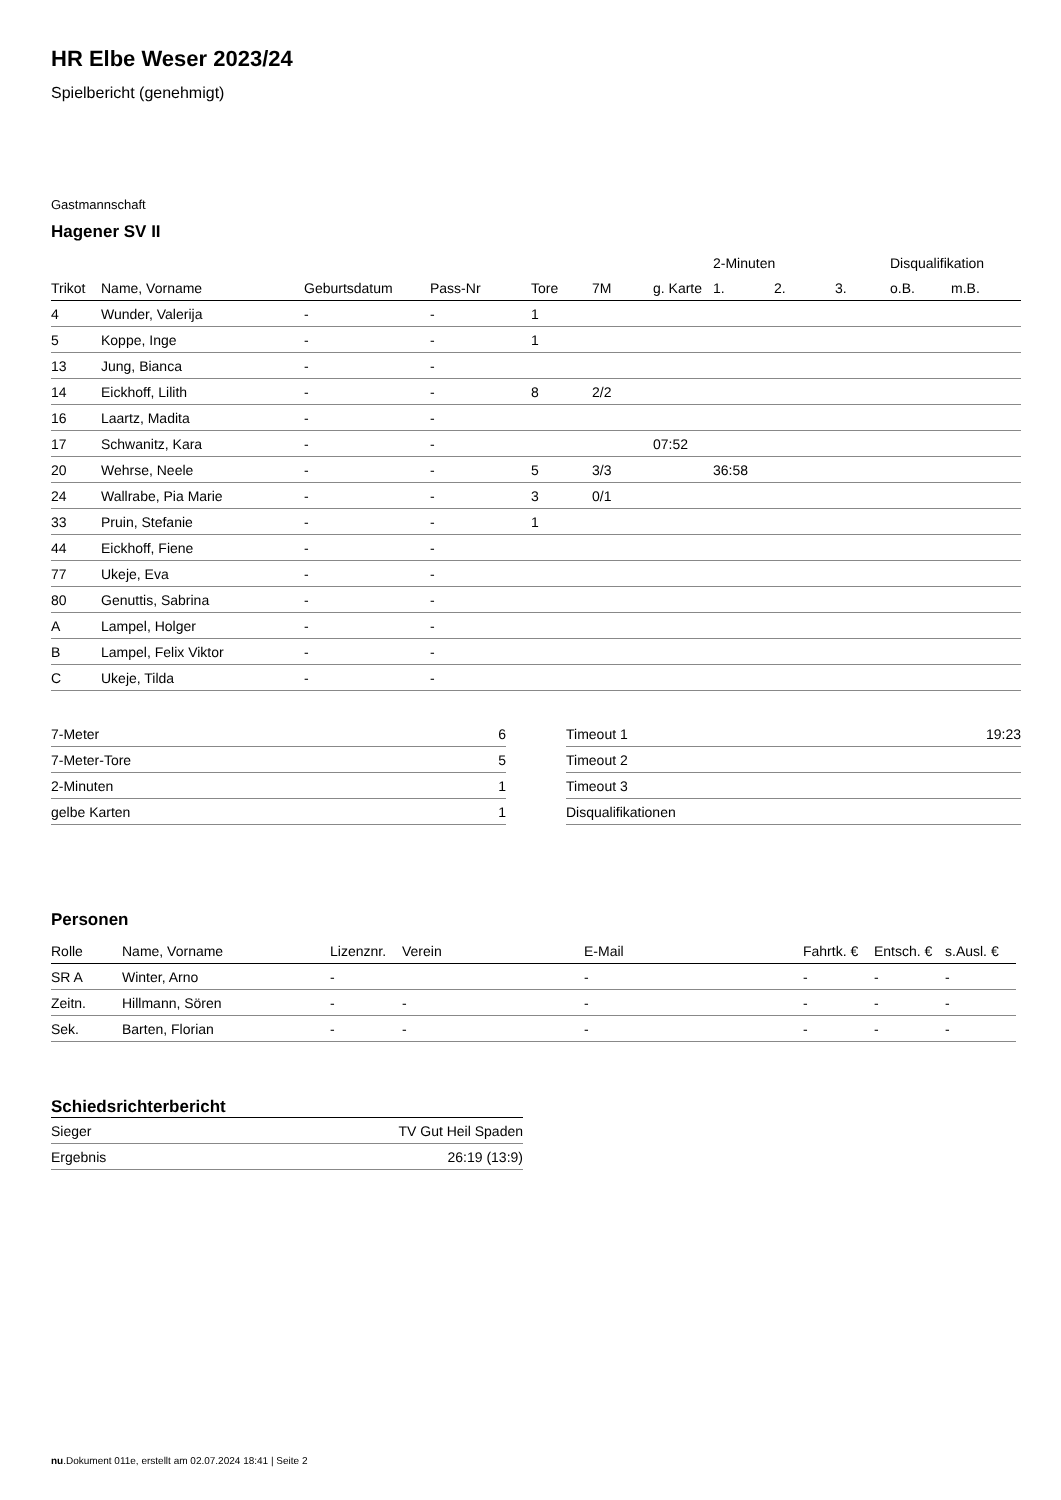HR Elbe Weser 2023/24
Spielbericht (genehmigt)
Gastmannschaft
Hagener SV II
| | | | | | | | 2-Minuten | | | Disqualifikation | |
| --- | --- | --- | --- | --- | --- | --- | --- | --- | --- | --- | --- |
| Trikot | Name, Vorname | Geburtsdatum | Pass-Nr | Tore | 7M | g. Karte | 1. | 2. | 3. | o.B. | m.B. |
| 4 | Wunder, Valerija | - | - | 1 | | | | | | | |
| 5 | Koppe, Inge | - | - | 1 | | | | | | | |
| 13 | Jung, Bianca | - | - | | | | | | | | |
| 14 | Eickhoff, Lilith | - | - | 8 | 2/2 | | | | | | |
| 16 | Laartz, Madita | - | - | | | | | | | | |
| 17 | Schwanitz, Kara | - | - | | | 07:52 | | | | | |
| 20 | Wehrse, Neele | - | - | 5 | 3/3 | | 36:58 | | | | |
| 24 | Wallrabe, Pia Marie | - | - | 3 | 0/1 | | | | | | |
| 33 | Pruin, Stefanie | - | - | 1 | | | | | | | |
| 44 | Eickhoff, Fiene | - | - | | | | | | | | |
| 77 | Ukeje, Eva | - | - | | | | | | | | |
| 80 | Genuttis, Sabrina | - | - | | | | | | | | |
| A | Lampel, Holger | - | - | | | | | | | | |
| B | Lampel, Felix Viktor | - | - | | | | | | | | |
| C | Ukeje, Tilda | - | - | | | | | | | | |
| 7-Meter | 6 |
| 7-Meter-Tore | 5 |
| 2-Minuten | 1 |
| gelbe Karten | 1 |
| Timeout 1 | 19:23 |
| Timeout 2 | |
| Timeout 3 | |
| Disqualifikationen | |
Personen
| Rolle | Name, Vorname | Lizenznr. | Verein | E-Mail | Fahrtk. € | Entsch. € | s.Ausl. € |
| --- | --- | --- | --- | --- | --- | --- | --- |
| SR A | Winter, Arno | - | | - | - | - | - |
| Zeitn. | Hillmann, Sören | - | - | - | - | - | - |
| Sek. | Barten, Florian | - | - | - | - | - | - |
Schiedsrichterbericht
| Sieger | TV Gut Heil Spaden |
| Ergebnis | 26:19 (13:9) |
nu.Dokument 011e, erstellt am 02.07.2024 18:41 | Seite 2